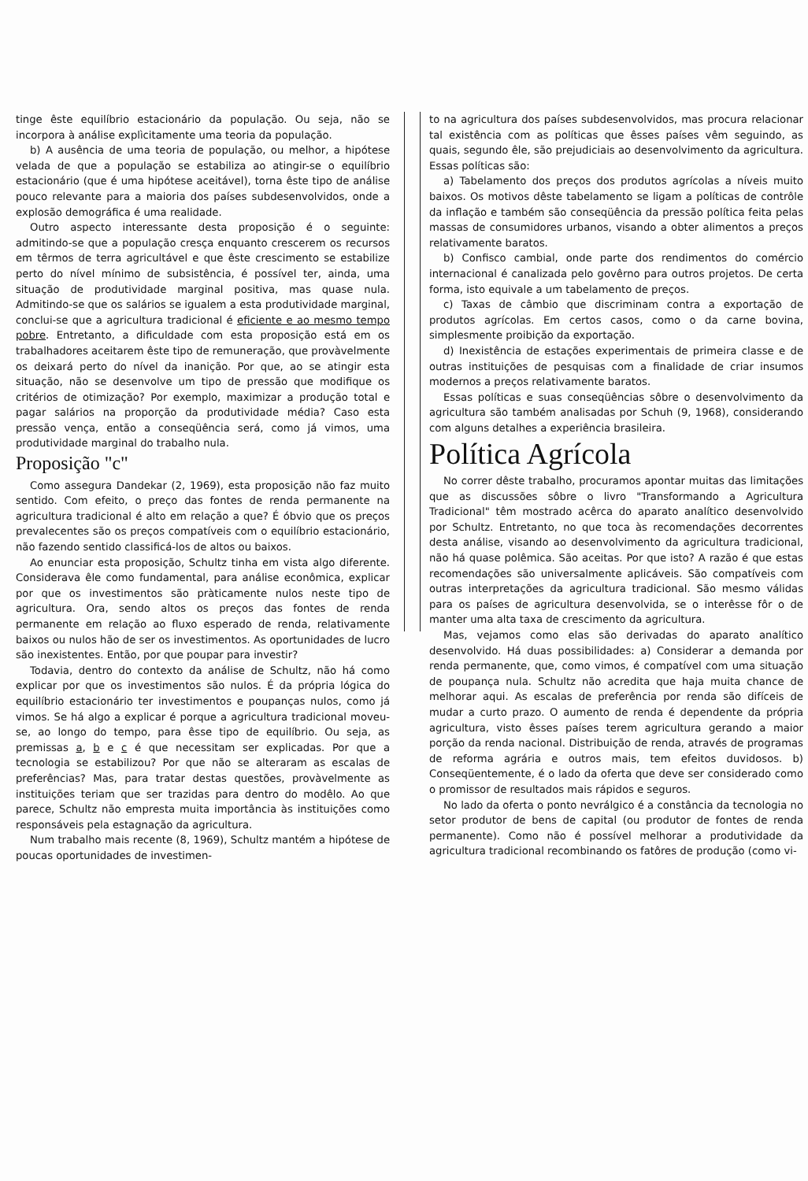tinge êste equilíbrio estacionário da população. Ou seja, não se incorpora à análise explìcitamente uma teoria da população.
b) A ausência de uma teoria de população, ou melhor, a hipótese velada de que a população se estabiliza ao atingir-se o equilíbrio estacionário (que é uma hipótese aceitável), torna êste tipo de análise pouco relevante para a maioria dos países subdesenvolvidos, onde a explosão demográfica é uma realidade.
Outro aspecto interessante desta proposição é o seguinte: admitindo-se que a população cresça enquanto crescerem os recursos em têrmos de terra agricultável e que êste crescimento se estabilize perto do nível mínimo de subsistência, é possível ter, ainda, uma situação de produtividade marginal positiva, mas quase nula. Admitindo-se que os salários se igualem a esta produtividade marginal, conclui-se que a agricultura tradicional é eficiente e ao mesmo tempo pobre. Entretanto, a dificuldade com esta proposição está em os trabalhadores aceitarem êste tipo de remuneração, que provàvelmente os deixará perto do nível da inanição. Por que, ao se atingir esta situação, não se desenvolve um tipo de pressão que modifique os critérios de otimização? Por exemplo, maximizar a produção total e pagar salários na proporção da produtividade média? Caso esta pressão vença, então a conseqüência será, como já vimos, uma produtividade marginal do trabalho nula.
Proposição "c"
Como assegura Dandekar (2, 1969), esta proposição não faz muito sentido. Com efeito, o preço das fontes de renda permanente na agricultura tradicional é alto em relação a que? É óbvio que os preços prevalecentes são os preços compatíveis com o equilíbrio estacionário, não fazendo sentido classificá-los de altos ou baixos.
Ao enunciar esta proposição, Schultz tinha em vista algo diferente. Considerava êle como fundamental, para análise econômica, explicar por que os investimentos são pràticamente nulos neste tipo de agricultura. Ora, sendo altos os preços das fontes de renda permanente em relação ao fluxo esperado de renda, relativamente baixos ou nulos hão de ser os investimentos. As oportunidades de lucro são inexistentes. Então, por que poupar para investir?
Todavia, dentro do contexto da análise de Schultz, não há como explicar por que os investimentos são nulos. É da própria lógica do equilíbrio estacionário ter investimentos e poupanças nulos, como já vimos. Se há algo a explicar é porque a agricultura tradicional moveu-se, ao longo do tempo, para êsse tipo de equilíbrio. Ou seja, as premissas a, b e c é que necessitam ser explicadas. Por que a tecnologia se estabilizou? Por que não se alteraram as escalas de preferências? Mas, para tratar destas questões, provàvelmente as instituições teriam que ser trazidas para dentro do modêlo. Ao que parece, Schultz não empresta muita importância às instituições como responsáveis pela estagnação da agricultura.
Num trabalho mais recente (8, 1969), Schultz mantém a hipótese de poucas oportunidades de investimen-
to na agricultura dos países subdesenvolvidos, mas procura relacionar tal existência com as políticas que êsses países vêm seguindo, as quais, segundo êle, são prejudiciais ao desenvolvimento da agricultura. Essas políticas são:
a) Tabelamento dos preços dos produtos agrícolas a níveis muito baixos. Os motivos dêste tabelamento se ligam a políticas de contrôle da inflação e também são conseqüência da pressão política feita pelas massas de consumidores urbanos, visando a obter alimentos a preços relativamente baratos.
b) Confisco cambial, onde parte dos rendimentos do comércio internacional é canalizada pelo govêrno para outros projetos. De certa forma, isto equivale a um tabelamento de preços.
c) Taxas de câmbio que discriminam contra a exportação de produtos agrícolas. Em certos casos, como o da carne bovina, simplesmente proibição da exportação.
d) Inexistência de estações experimentais de primeira classe e de outras instituições de pesquisas com a finalidade de criar insumos modernos a preços relativamente baratos.
Essas políticas e suas conseqüências sôbre o desenvolvimento da agricultura são também analisadas por Schuh (9, 1968), considerando com alguns detalhes a experiência brasileira.
Política Agrícola
No correr dêste trabalho, procuramos apontar muitas das limitações que as discussões sôbre o livro "Transformando a Agricultura Tradicional" têm mostrado acêrca do aparato analítico desenvolvido por Schultz. Entretanto, no que toca às recomendações decorrentes desta análise, visando ao desenvolvimento da agricultura tradicional, não há quase polêmica. São aceitas. Por que isto? A razão é que estas recomendações são universalmente aplicáveis. São compatíveis com outras interpretações da agricultura tradicional. São mesmo válidas para os países de agricultura desenvolvida, se o interêsse fôr o de manter uma alta taxa de crescimento da agricultura.
Mas, vejamos como elas são derivadas do aparato analítico desenvolvido. Há duas possibilidades: a) Considerar a demanda por renda permanente, que, como vimos, é compatível com uma situação de poupança nula. Schultz não acredita que haja muita chance de melhorar aqui. As escalas de preferência por renda são difíceis de mudar a curto prazo. O aumento de renda é dependente da própria agricultura, visto êsses países terem agricultura gerando a maior porção da renda nacional. Distribuição de renda, através de programas de reforma agrária e outros mais, tem efeitos duvidosos. b) Conseqüentemente, é o lado da oferta que deve ser considerado como o promissor de resultados mais rápidos e seguros.
No lado da oferta o ponto nevrálgico é a constância da tecnologia no setor produtor de bens de capital (ou produtor de fontes de renda permanente). Como não é possível melhorar a produtividade da agricultura tradicional recombinando os fatôres de produção (como vi-